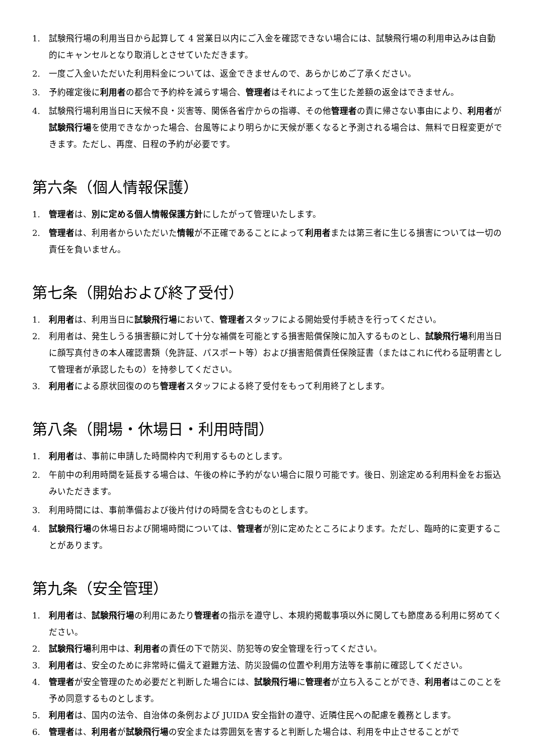1. 試験飛行場の利用当日から起算して 4 営業日以内にご入金を確認できない場合には、試験飛行場の利用申込みは自動的にキャンセルとなり取消しとさせていただきます。
2. 一度ご入金いただいた利用料金については、返金できませんので、あらかじめご了承ください。
3. 予約確定後に利用者の都合で予約枠を減らす場合、管理者はそれによって生じた差額の返金はできません。
4. 試験飛行場利用当日に天候不良・災害等、関係各省庁からの指導、その他管理者の責に帰さない事由により、利用者が試験飛行場を使用できなかった場合、台風等により明らかに天候が悪くなると予測される場合は、無料で日程変更ができます。ただし、再度、日程の予約が必要です。
第六条（個人情報保護）
1. 管理者は、別に定める個人情報保護方針にしたがって管理いたします。
2. 管理者は、利用者からいただいた情報が不正確であることによって利用者または第三者に生じる損害については一切の責任を負いません。
第七条（開始および終了受付）
1. 利用者は、利用当日に試験飛行場において、管理者スタッフによる開始受付手続きを行ってください。
2. 利用者は、発生しうる損害額に対して十分な補償を可能とする損害賠償保険に加入するものとし、試験飛行場利用当日に顔写真付きの本人確認書類（免許証、パスポート等）および損害賠償責任保険証書（またはこれに代わる証明書として管理者が承認したもの）を持参してください。
3. 利用者による原状回復ののち管理者スタッフによる終了受付をもって利用終了とします。
第八条（開場・休場日・利用時間）
1. 利用者は、事前に申請した時間枠内で利用するものとします。
2. 午前中の利用時間を延長する場合は、午後の枠に予約がない場合に限り可能です。後日、別途定める利用料金をお振込みいただきます。
3. 利用時間には、事前準備および後片付けの時間を含むものとします。
4. 試験飛行場の休場日および開場時間については、管理者が別に定めたところによります。ただし、臨時的に変更することがあります。
第九条（安全管理）
1. 利用者は、試験飛行場の利用にあたり管理者の指示を遵守し、本規約掲載事項以外に関しても節度ある利用に努めてください。
2. 試験飛行場利用中は、利用者の責任の下で防災、防犯等の安全管理を行ってください。
3. 利用者は、安全のために非常時に備えて避難方法、防災設備の位置や利用方法等を事前に確認してください。
4. 管理者が安全管理のため必要だと判断した場合には、試験飛行場に管理者が立ち入ることができ、利用者はこのことを予め同意するものとします。
5. 利用者は、国内の法令、自治体の条例および JUIDA 安全指針の遵守、近隣住民への配慮を義務とします。
6. 管理者は、利用者が試験飛行場の安全または雰囲気を害すると判断した場合は、利用を中止させることがで